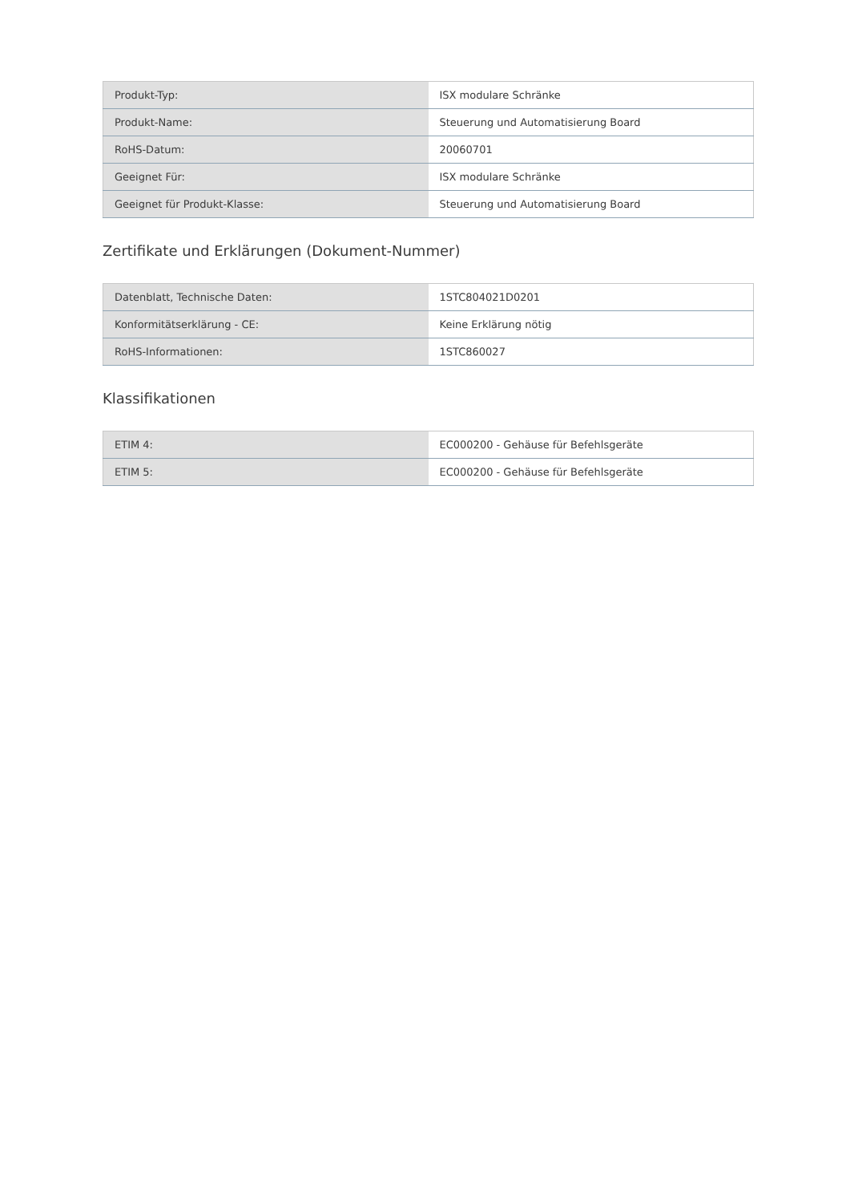| Produkt-Typ: | ISX modulare Schränke |
| Produkt-Name: | Steuerung und Automatisierung Board |
| RoHS-Datum: | 20060701 |
| Geeignet Für: | ISX modulare Schränke |
| Geeignet für Produkt-Klasse: | Steuerung und Automatisierung Board |
Zertifikate und Erklärungen (Dokument-Nummer)
| Datenblatt, Technische Daten: | 1STC804021D0201 |
| Konformitätserklärung - CE: | Keine Erklärung nötig |
| RoHS-Informationen: | 1STC860027 |
Klassifikationen
| ETIM 4: | EC000200 - Gehäuse für Befehlsgeräte |
| ETIM 5: | EC000200 - Gehäuse für Befehlsgeräte |